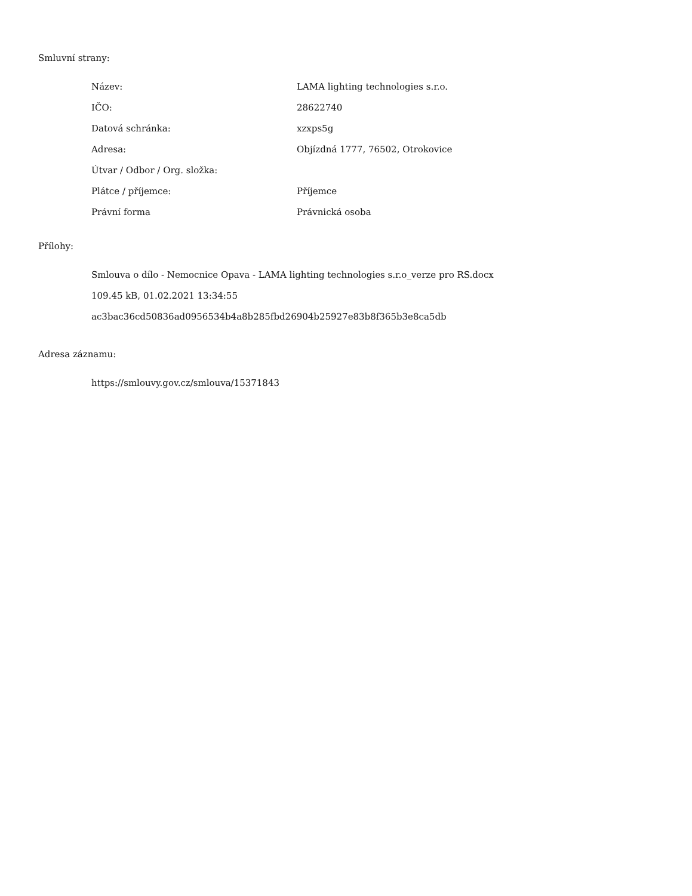Smluvní strany:
| Název: | LAMA lighting technologies s.r.o. |
| IČO: | 28622740 |
| Datová schránka: | xzxps5g |
| Adresa: | Objízdná 1777, 76502, Otrokovice |
| Útvar / Odbor / Org. složka: | |
| Plátce / příjemce: | Příjemce |
| Právní forma | Právnická osoba |
Přílohy:
Smlouva o dílo - Nemocnice Opava - LAMA lighting technologies s.r.o_verze pro RS.docx
109.45 kB, 01.02.2021 13:34:55
ac3bac36cd50836ad0956534b4a8b285fbd26904b25927e83b8f365b3e8ca5db
Adresa záznamu:
https://smlouvy.gov.cz/smlouva/15371843